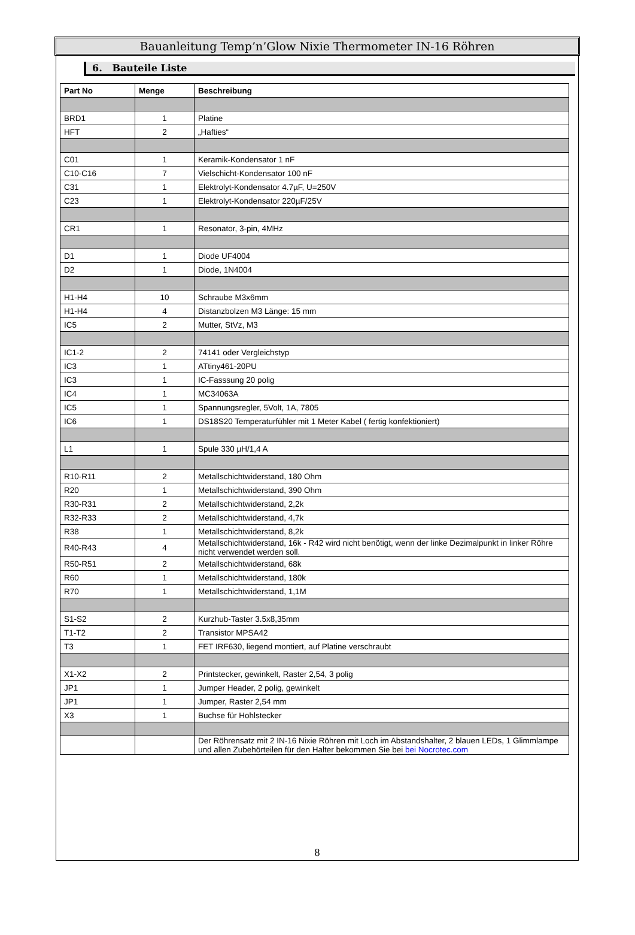Bauanleitung Temp’n’Glow Nixie Thermometer IN-16 Röhren
6. Bauteile Liste
| Part No | Menge | Beschreibung |
| --- | --- | --- |
| BRD1 | 1 | Platine |
| HFT | 2 | „Hafties“ |
| C01 | 1 | Keramik-Kondensator 1 nF |
| C10-C16 | 7 | Vielschicht-Kondensator 100 nF |
| C31 | 1 | Elektrolyt-Kondensator 4.7µF, U=250V |
| C23 | 1 | Elektrolyt-Kondensator 220µF/25V |
| CR1 | 1 | Resonator, 3-pin, 4MHz |
| D1 | 1 | Diode UF4004 |
| D2 | 1 | Diode, 1N4004 |
| H1-H4 | 10 | Schraube M3x6mm |
| H1-H4 | 4 | Distanzbolzen M3 Länge: 15 mm |
| IC5 | 2 | Mutter, StVz, M3 |
| IC1-2 | 2 | 74141 oder Vergleichstyp |
| IC3 | 1 | ATtiny461-20PU |
| IC3 | 1 | IC-Fasssung 20 polig |
| IC4 | 1 | MC34063A |
| IC5 | 1 | Spannungsregler, 5Volt, 1A, 7805 |
| IC6 | 1 | DS18S20 Temperaturfühler mit 1 Meter Kabel ( fertig konfektioniert) |
| L1 | 1 | Spule 330 µH/1,4 A |
| R10-R11 | 2 | Metallschichtwiderstand, 180 Ohm |
| R20 | 1 | Metallschichtwiderstand, 390 Ohm |
| R30-R31 | 2 | Metallschichtwiderstand, 2,2k |
| R32-R33 | 2 | Metallschichtwiderstand, 4,7k |
| R38 | 1 | Metallschichtwiderstand, 8,2k |
| R40-R43 | 4 | Metallschichtwiderstand, 16k - R42 wird nicht benötigt, wenn der linke Dezimalpunkt in linker Röhre nicht verwendet werden soll. |
| R50-R51 | 2 | Metallschichtwiderstand, 68k |
| R60 | 1 | Metallschichtwiderstand, 180k |
| R70 | 1 | Metallschichtwiderstand, 1,1M |
| S1-S2 | 2 | Kurzhub-Taster 3.5x8,35mm |
| T1-T2 | 2 | Transistor MPSA42 |
| T3 | 1 | FET IRF630, liegend montiert, auf Platine verschraubt |
| X1-X2 | 2 | Printstecker, gewinkelt, Raster 2,54, 3 polig |
| JP1 | 1 | Jumper Header, 2 polig, gewinkelt |
| JP1 | 1 | Jumper, Raster 2,54 mm |
| X3 | 1 | Buchse für Hohlstecker |
| | | Der Röhrensatz mit 2 IN-16 Nixie Röhren mit Loch im Abstandshalter, 2 blauen LEDs, 1 Glimmlampe und allen Zubehörteilen für den Halter bekommen Sie bei bei Nocrotec.com |
8